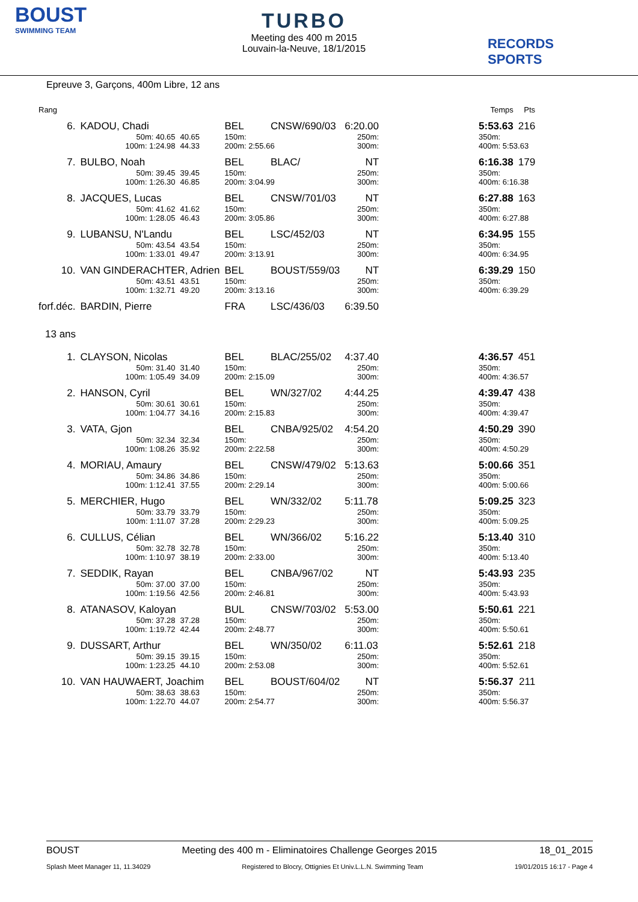BOUST
SWIMMING TEAM
TURBO
Meeting des 400 m 2015
Louvain-la-Neuve, 18/1/2015
RECORDS SPORTS
Epreuve 3, Garçons, 400m Libre, 12 ans
| Rang | | | | | | | | Temps | Pts |
| --- | --- | --- | --- | --- | --- | --- | --- | --- | --- |
| 6. | KADOU, Chadi | | BEL | CNSW/690/03 | | 6:20.00 | | 5:53.63 | 216 |
| | 50m: 40.65 | 40.65 | 150m: | | | 250m: | | 350m: | |
| | 100m: 1:24.98 | 44.33 | 200m: 2:55.66 | | | 300m: | | 400m: 5:53.63 | |
| 7. | BULBO, Noah | | BEL | BLAC/ | | NT | | 6:16.38 | 179 |
| | 50m: 39.45 | 39.45 | 150m: | | | 250m: | | 350m: | |
| | 100m: 1:26.30 | 46.85 | 200m: 3:04.99 | | | 300m: | | 400m: 6:16.38 | |
| 8. | JACQUES, Lucas | | BEL | CNSW/701/03 | | NT | | 6:27.88 | 163 |
| | 50m: 41.62 | 41.62 | 150m: | | | 250m: | | 350m: | |
| | 100m: 1:28.05 | 46.43 | 200m: 3:05.86 | | | 300m: | | 400m: 6:27.88 | |
| 9. | LUBANSU, N'Landu | | BEL | LSC/452/03 | | NT | | 6:34.95 | 155 |
| | 50m: 43.54 | 43.54 | 150m: | | | 250m: | | 350m: | |
| | 100m: 1:33.01 | 49.47 | 200m: 3:13.91 | | | 300m: | | 400m: 6:34.95 | |
| 10. | VAN GINDERACHTER, Adrien | | BEL | BOUST/559/03 | | NT | | 6:39.29 | 150 |
| | 50m: 43.51 | 43.51 | 150m: | | | 250m: | | 350m: | |
| | 100m: 1:32.71 | 49.20 | 200m: 3:13.16 | | | 300m: | | 400m: 6:39.29 | |
| forf.déc. | BARDIN, Pierre | | FRA | LSC/436/03 | | 6:39.50 | | | |
| 13 ans | | | | | | | | | |
| 1. | CLAYSON, Nicolas | | BEL | BLAC/255/02 | | 4:37.40 | | 4:36.57 | 451 |
| | 50m: 31.40 | 31.40 | 150m: | | | 250m: | | 350m: | |
| | 100m: 1:05.49 | 34.09 | 200m: 2:15.09 | | | 300m: | | 400m: 4:36.57 | |
| 2. | HANSON, Cyril | | BEL | WN/327/02 | | 4:44.25 | | 4:39.47 | 438 |
| | 50m: 30.61 | 30.61 | 150m: | | | 250m: | | 350m: | |
| | 100m: 1:04.77 | 34.16 | 200m: 2:15.83 | | | 300m: | | 400m: 4:39.47 | |
| 3. | VATA, Gjon | | BEL | CNBA/925/02 | | 4:54.20 | | 4:50.29 | 390 |
| | 50m: 32.34 | 32.34 | 150m: | | | 250m: | | 350m: | |
| | 100m: 1:08.26 | 35.92 | 200m: 2:22.58 | | | 300m: | | 400m: 4:50.29 | |
| 4. | MORIAU, Amaury | | BEL | CNSW/479/02 | | 5:13.63 | | 5:00.66 | 351 |
| | 50m: 34.86 | 34.86 | 150m: | | | 250m: | | 350m: | |
| | 100m: 1:12.41 | 37.55 | 200m: 2:29.14 | | | 300m: | | 400m: 5:00.66 | |
| 5. | MERCHIER, Hugo | | BEL | WN/332/02 | | 5:11.78 | | 5:09.25 | 323 |
| | 50m: 33.79 | 33.79 | 150m: | | | 250m: | | 350m: | |
| | 100m: 1:11.07 | 37.28 | 200m: 2:29.23 | | | 300m: | | 400m: 5:09.25 | |
| 6. | CULLUS, Célian | | BEL | WN/366/02 | | 5:16.22 | | 5:13.40 | 310 |
| | 50m: 32.78 | 32.78 | 150m: | | | 250m: | | 350m: | |
| | 100m: 1:10.97 | 38.19 | 200m: 2:33.00 | | | 300m: | | 400m: 5:13.40 | |
| 7. | SEDDIK, Rayan | | BEL | CNBA/967/02 | | NT | | 5:43.93 | 235 |
| | 50m: 37.00 | 37.00 | 150m: | | | 250m: | | 350m: | |
| | 100m: 1:19.56 | 42.56 | 200m: 2:46.81 | | | 300m: | | 400m: 5:43.93 | |
| 8. | ATANASOV, Kaloyan | | BUL | CNSW/703/02 | | 5:53.00 | | 5:50.61 | 221 |
| | 50m: 37.28 | 37.28 | 150m: | | | 250m: | | 350m: | |
| | 100m: 1:19.72 | 42.44 | 200m: 2:48.77 | | | 300m: | | 400m: 5:50.61 | |
| 9. | DUSSART, Arthur | | BEL | WN/350/02 | | 6:11.03 | | 5:52.61 | 218 |
| | 50m: 39.15 | 39.15 | 150m: | | | 250m: | | 350m: | |
| | 100m: 1:23.25 | 44.10 | 200m: 2:53.08 | | | 300m: | | 400m: 5:52.61 | |
| 10. | VAN HAUWAERT, Joachim | | BEL | BOUST/604/02 | | NT | | 5:56.37 | 211 |
| | 50m: 38.63 | 38.63 | 150m: | | | 250m: | | 350m: | |
| | 100m: 1:22.70 | 44.07 | 200m: 2:54.77 | | | 300m: | | 400m: 5:56.37 | |
BOUST Meeting des 400 m - Eliminatoires Challenge Georges 2015 18_01_2015
Splash Meet Manager 11, 11.34029 Registered to Blocry, Ottignies Et Univ.L.L.N. Swimming Team 19/01/2015 16:17 - Page 4